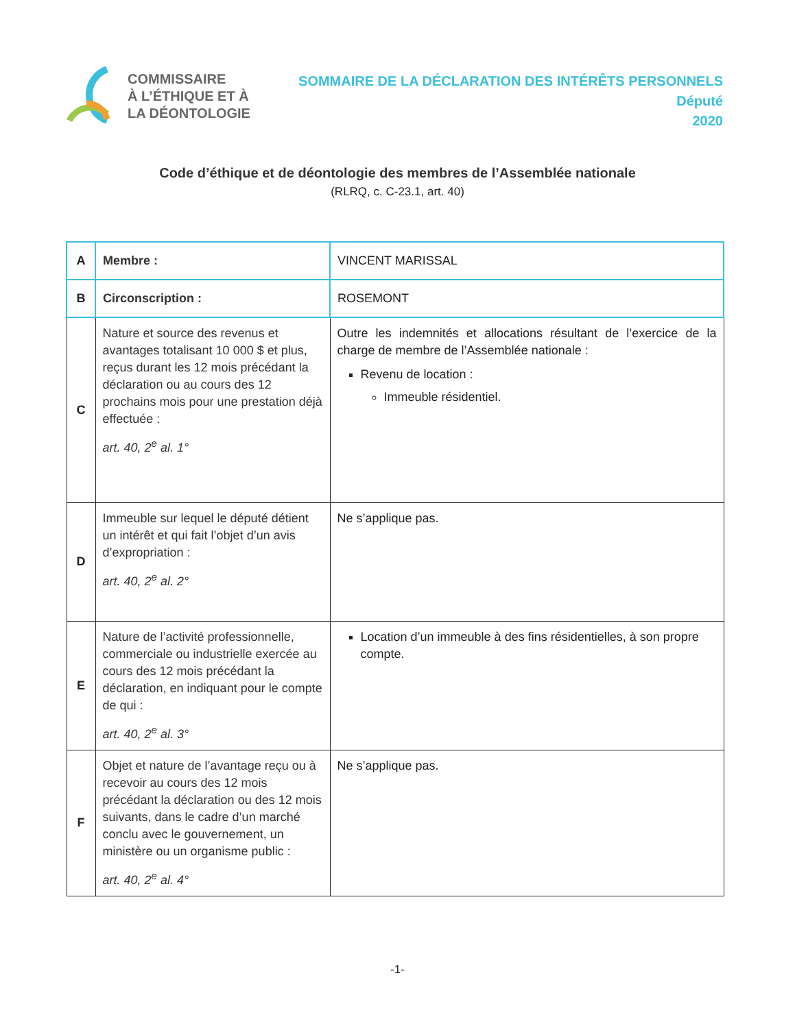COMMISSAIRE
À L’ÉTHIQUE ET À
LA DÉONTOLOGIE
SOMMAIRE DE LA DÉCLARATION DES INTÉRÊTS PERSONNELS
Député
2020
Code d’éthique et de déontologie des membres de l’Assemblée nationale
(RLRQ, c. C-23.1, art. 40)
| A | Membre : | VINCENT MARISSAL |
| B | Circonscription : | ROSEMONT |
| C | Nature et source des revenus et avantages totalisant 10 000 $ et plus, reçus durant les 12 mois précédant la déclaration ou au cours des 12 prochains mois pour une prestation déjà effectuée : art. 40, 2<sup>e</sup> al. 1° | Outre les indemnités et allocations résultant de l’exercice de la charge de membre de l’Assemblée nationale : Revenu de location : Immeuble résidentiel. |
| D | Immeuble sur lequel le député détient un intérêt et qui fait l’objet d’un avis d’expropriation : art. 40, 2<sup>e</sup> al. 2° | Ne s’applique pas. |
| E | Nature de l’activité professionnelle, commerciale ou industrielle exercée au cours des 12 mois précédant la déclaration, en indiquant pour le compte de qui : art. 40, 2<sup>e</sup> al. 3° | Location d’un immeuble à des fins résidentielles, à son propre compte. |
| F | Objet et nature de l’avantage reçu ou à recevoir au cours des 12 mois précédant la déclaration ou des 12 mois suivants, dans le cadre d’un marché conclu avec le gouvernement, un ministère ou un organisme public : art. 40, 2<sup>e</sup> al. 4° | Ne s’applique pas. |
-1-